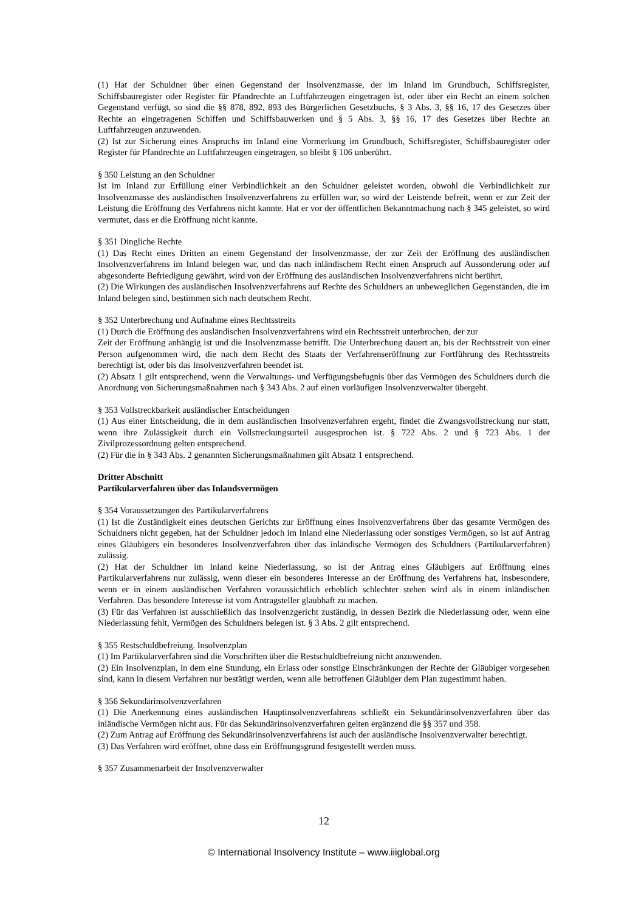(1) Hat der Schuldner über einen Gegenstand der Insolvenzmasse, der im Inland im Grundbuch, Schiffsregister, Schiffsbauregister oder Register für Pfandrechte an Luftfahrzeugen eingetragen ist, oder über ein Recht an einem solchen Gegenstand verfügt, so sind die §§ 878, 892, 893 des Bürgerlichen Gesetzbuchs, § 3 Abs. 3, §§ 16, 17 des Gesetzes über Rechte an eingetragenen Schiffen und Schiffsbauwerken und § 5 Abs. 3, §§ 16, 17 des Gesetzes über Rechte an Luftfahrzeugen anzuwenden.
(2) Ist zur Sicherung eines Anspruchs im Inland eine Vormerkung im Grundbuch, Schiffsregister, Schiffsbauregister oder Register für Pfandrechte an Luftfahrzeugen eingetragen, so bleibt § 106 unberührt.
§ 350 Leistung an den Schuldner
Ist im Inland zur Erfüllung einer Verbindlichkeit an den Schuldner geleistet worden, obwohl die Verbindlichkeit zur Insolvenzmasse des ausländischen Insolvenzverfahrens zu erfüllen war, so wird der Leistende befreit, wenn er zur Zeit der Leistung die Eröffnung des Verfahrens nicht kannte. Hat er vor der öffentlichen Bekanntmachung nach § 345 geleistet, so wird vermutet, dass er die Eröffnung nicht kannte.
§ 351 Dingliche Rechte
(1) Das Recht eines Dritten an einem Gegenstand der Insolvenzmasse, der zur Zeit der Eröffnung des ausländischen Insolvenzverfahrens im Inland belegen war, und das nach inländischem Recht einen Anspruch auf Aussonderung oder auf abgesonderte Befriedigung gewährt, wird von der Eröffnung des ausländischen Insolvenzverfahrens nicht berührt.
(2) Die Wirkungen des ausländischen Insolvenzverfahrens auf Rechte des Schuldners an unbeweglichen Gegenständen, die im Inland belegen sind, bestimmen sich nach deutschem Recht.
§ 352 Unterbrechung und Aufnahme eines Rechtsstreits
(1) Durch die Eröffnung des ausländischen Insolvenzverfahrens wird ein Rechtsstreit unterbrochen, der zur
Zeit der Eröffnung anhängig ist und die Insolvenzmasse betrifft. Die Unterbrechung dauert an, bis der Rechtsstreit von einer Person aufgenommen wird, die nach dem Recht des Staats der Verfahrenseröffnung zur Fortführung des Rechtsstreits berechtigt ist, oder bis das Insolvenzverfahren beendet ist.
(2) Absatz 1 gilt entsprechend, wenn die Verwaltungs- und Verfügungsbefugnis über das Vermögen des Schuldners durch die Anordnung von Sicherungsmaßnahmen nach § 343 Abs. 2 auf einen vorläufigen Insolvenzverwalter übergeht.
§ 353 Vollstreckbarkeit ausländischer Entscheidungen
(1) Aus einer Entscheidung, die in dem ausländischen Insolvenzverfahren ergeht, findet die Zwangsvollstreckung nur statt, wenn ihre Zulässigkeit durch ein Vollstreckungsurteil ausgesprochen ist. § 722 Abs. 2 und § 723 Abs. 1 der Zivilprozessordnung gelten entsprechend.
(2) Für die in § 343 Abs. 2 genannten Sicherungsmaßnahmen gilt Absatz 1 entsprechend.
Dritter Abschnitt
Partikularverfahren über das Inlandsvermögen
§ 354 Voraussetzungen des Partikularverfahrens
(1) Ist die Zuständigkeit eines deutschen Gerichts zur Eröffnung eines Insolvenzverfahrens über das gesamte Vermögen des Schuldners nicht gegeben, hat der Schuldner jedoch im Inland eine Niederlassung oder sonstiges Vermögen, so ist auf Antrag eines Gläubigers ein besonderes Insolvenzverfahren über das inländische Vermögen des Schuldners (Partikularverfahren) zulässig.
(2) Hat der Schuldner im Inland keine Niederlassung, so ist der Antrag eines Gläubigers auf Eröffnung eines Partikularverfahrens nur zulässig, wenn dieser ein besonderes Interesse an der Eröffnung des Verfahrens hat, insbesondere, wenn er in einem ausländischen Verfahren voraussichtlich erheblich schlechter stehen wird als in einem inländischen Verfahren. Das besondere Interesse ist vom Antragsteller glaubhaft zu machen.
(3) Für das Verfahren ist ausschließlich das Insolvenzgericht zuständig, in dessen Bezirk die Niederlassung oder, wenn eine Niederlassung fehlt, Vermögen des Schuldners belegen ist. § 3 Abs. 2 gilt entsprechend.
§ 355 Restschuldbefreiung. Insolvenzplan
(1) Im Partikularverfahren sind die Vorschriften über die Restschuldbefreiung nicht anzuwenden.
(2) Ein Insolvenzplan, in dem eine Stundung, ein Erlass oder sonstige Einschränkungen der Rechte der Gläubiger vorgesehen sind, kann in diesem Verfahren nur bestätigt werden, wenn alle betroffenen Gläubiger dem Plan zugestimmt haben.
§ 356 Sekundärinsolvenzverfahren
(1) Die Anerkennung eines ausländischen Hauptinsolvenzverfahrens schließt ein Sekundärinsolvenzverfahren über das inländische Vermögen nicht aus. Für das Sekundärinsolvenzverfahren gelten ergänzend die §§ 357 und 358.
(2) Zum Antrag auf Eröffnung des Sekundärinsolvenzverfahrens ist auch der ausländische Insolvenzverwalter berechtigt.
(3) Das Verfahren wird eröffnet, ohne dass ein Eröffnungsgrund festgestellt werden muss.
§ 357 Zusammenarbeit der Insolvenzverwalter
12
© International Insolvency Institute – www.iiiglobal.org